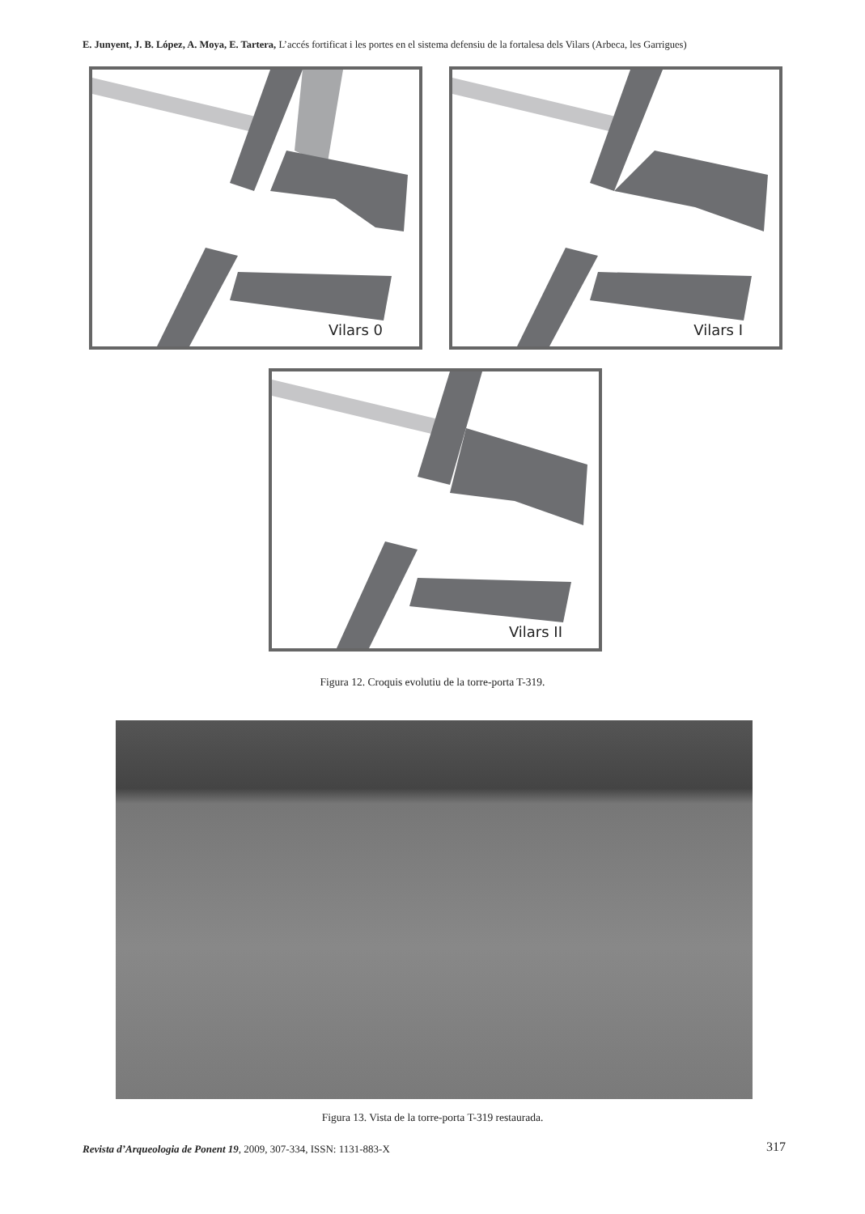E. Junyent, J. B. López, A. Moya, E. Tartera, L’accés fortificat i les portes en el sistema defensiu de la fortalesa dels Vilars (Arbeca, les Garrigues)
Vilars 0 Vilars I
Vilars II
Figura 12. Croquis evolutiu de la torre-porta T-319.
Figura 13. Vista de la torre-porta T-319 restaurada.
Revista d’Arqueologia de Ponent 19, 2009, 307-334, ISSN: 1131-883-X
317